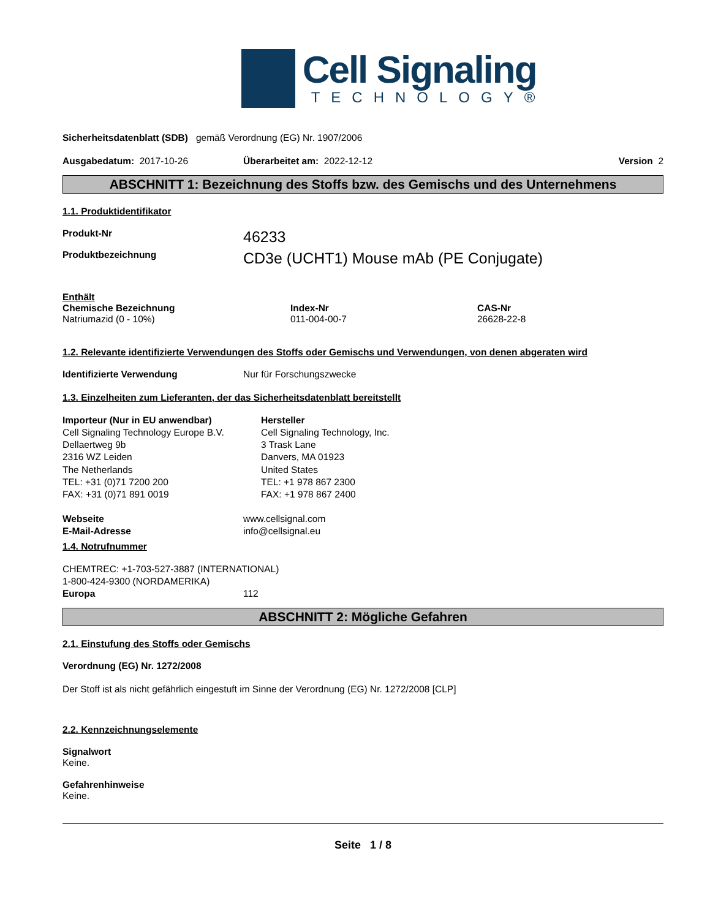Cell Signaling
TECHNOLOGY®
Sicherheitsdatenblatt (SDB) gemäß Verordnung (EG) Nr. 1907/2006
Ausgabedatum: 2017-10-26 Überarbeitet am: 2022-12-12 Version 2
ABSCHNITT 1: Bezeichnung des Stoffs bzw. des Gemischs und des Unternehmens
1.1. Produktidentifikator
Produkt-Nr
46233
Produktbezeichnung
CD3e (UCHT1) Mouse mAb (PE Conjugate)
Enthält
Chemische Bezeichnung
Natriumazid (0 - 10%)
Index-Nr
011-004-00-7
CAS-Nr
26628-22-8
1.2. Relevante identifizierte Verwendungen des Stoffs oder Gemischs und Verwendungen, von denen abgeraten wird
Identifizierte Verwendung Nur für Forschungszwecke
1.3. Einzelheiten zum Lieferanten, der das Sicherheitsdatenblatt bereitstellt
Importeur (Nur in EU anwendbar)
Cell Signaling Technology Europe B.V.
Dellaertweg 9b
2316 WZ Leiden
The Netherlands
TEL: +31 (0)71 7200 200
FAX: +31 (0)71 891 0019
Hersteller
Cell Signaling Technology, Inc.
3 Trask Lane
Danvers, MA 01923
United States
TEL: +1 978 867 2300
FAX: +1 978 867 2400
Webseite
E-Mail-Adresse
www.cellsignal.com
info@cellsignal.eu
1.4. Notrufnummer
CHEMTREC: +1-703-527-3887 (INTERNATIONAL)
1-800-424-9300 (NORDAMERIKA)
Europa 112
ABSCHNITT 2: Mögliche Gefahren
2.1. Einstufung des Stoffs oder Gemischs
Verordnung (EG) Nr. 1272/2008
Der Stoff ist als nicht gefährlich eingestuft im Sinne der Verordnung (EG) Nr. 1272/2008 [CLP]
2.2. Kennzeichnungselemente
Signalwort
Keine.
Gefahrenhinweise
Keine.
Seite 1 / 8